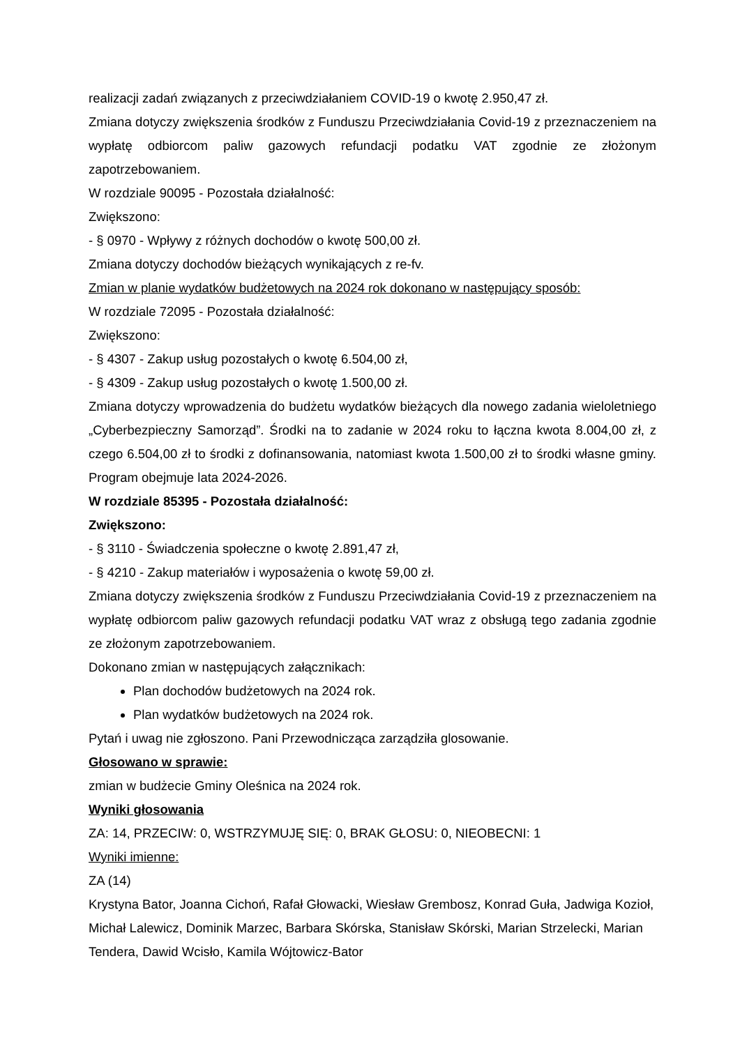realizacji zadań związanych z przeciwdziałaniem COVID-19 o kwotę 2.950,47 zł.
Zmiana dotyczy zwiększenia środków z Funduszu Przeciwdziałania Covid-19 z przeznaczeniem na wypłatę odbiorcom paliw gazowych refundacji podatku VAT zgodnie ze złożonym zapotrzebowaniem.
W rozdziale 90095 - Pozostała działalność:
Zwiększono:
- § 0970 - Wpływy z różnych dochodów o kwotę 500,00 zł.
Zmiana dotyczy dochodów bieżących wynikających z re-fv.
Zmian w planie wydatków budżetowych na 2024 rok dokonano w następujący sposób:
W rozdziale 72095 - Pozostała działalność:
Zwiększono:
- § 4307 - Zakup usług pozostałych o kwotę 6.504,00 zł,
- § 4309 - Zakup usług pozostałych o kwotę 1.500,00 zł.
Zmiana dotyczy wprowadzenia do budżetu wydatków bieżących dla nowego zadania wieloletniego „Cyberbezpieczny Samorząd”. Środki na to zadanie w 2024 roku to łączna kwota 8.004,00 zł, z czego 6.504,00 zł to środki z dofinansowania, natomiast kwota 1.500,00 zł to środki własne gminy. Program obejmuje lata 2024-2026.
W rozdziale 85395 - Pozostała działalność:
Zwiększono:
- § 3110 - Świadczenia społeczne o kwotę 2.891,47 zł,
- § 4210 - Zakup materiałów i wyposażenia o kwotę 59,00 zł.
Zmiana dotyczy zwiększenia środków z Funduszu Przeciwdziałania Covid-19 z przeznaczeniem na wypłatę odbiorcom paliw gazowych refundacji podatku VAT wraz z obsługą tego zadania zgodnie ze złożonym zapotrzebowaniem.
Dokonano zmian w następujących załącznikach:
Plan dochodów budżetowych na 2024 rok.
Plan wydatków budżetowych na 2024 rok.
Pytań i uwag nie zgłoszono. Pani Przewodnicząca zarządziła glosowanie.
Głosowano w sprawie:
zmian w budżecie Gminy Oleśnica na 2024 rok.
Wyniki głosowania
ZA: 14, PRZECIW: 0, WSTRZYMUJĘ SIĘ: 0, BRAK GŁOSU: 0, NIEOBECNI: 1
Wyniki imienne:
ZA (14)
Krystyna Bator, Joanna Cichoń, Rafał Głowacki, Wiesław Grembosz, Konrad Guła, Jadwiga Kozioł, Michał Lalewicz, Dominik Marzec, Barbara Skórska, Stanisław Skórski, Marian Strzelecki, Marian Tendera, Dawid Wcisło, Kamila Wójtowicz-Bator